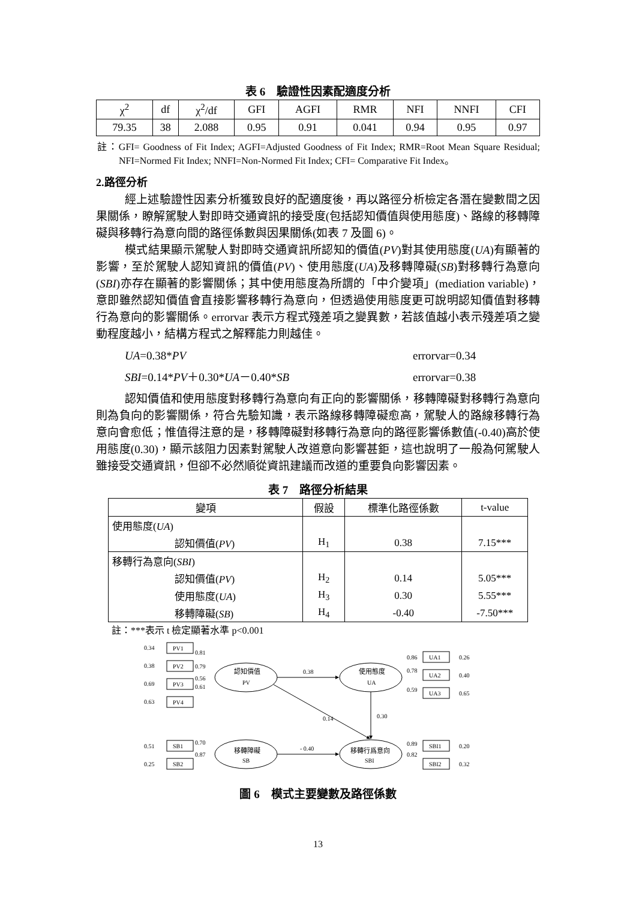表 6　驗證性因素配適度分析
| χ<sup>2</sup> | df | χ<sup>2</sup>/df | GFI | AGFI | RMR | NFI | NNFI | CFI |
| 79.35 | 38 | 2.088 | 0.95 | 0.91 | 0.041 | 0.94 | 0.95 | 0.97 |
註：GFI= Goodness of Fit Index; AGFI=Adjusted Goodness of Fit Index; RMR=Root Mean Square Residual; NFI=Normed Fit Index; NNFI=Non-Normed Fit Index; CFI= Comparative Fit Index。
2.路徑分析
經上述驗證性因素分析獲致良好的配適度後，再以路徑分析檢定各潛在變數間之因果關係，瞭解駕駛人對即時交通資訊的接受度(包括認知價值與使用態度)、路線的移轉障礙與移轉行為意向間的路徑係數與因果關係(如表 7 及圖 6)。
模式結果顯示駕駛人對即時交通資訊所認知的價值(PV)對其使用態度(UA)有顯著的影響，至於駕駛人認知資訊的價值(PV)、使用態度(UA)及移轉障礙(SB)對移轉行為意向(SBI)亦存在顯著的影響關係；其中使用態度為所謂的「中介變項」(mediation variable)，意即雖然認知價值會直接影響移轉行為意向，但透過使用態度更可說明認知價值對移轉行為意向的影響關係。errorvar 表示方程式殘差項之變異數，若該值越小表示殘差項之變動程度越小，結構方程式之解釋能力則越佳。
UA=0.38*PV errorvar=0.34
SBI=0.14*PV＋0.30*UA－0.40*SB errorvar=0.38
認知價值和使用態度對移轉行為意向有正向的影響關係，移轉障礙對移轉行為意向則為負向的影響關係，符合先驗知識，表示路線移轉障礙愈高，駕駛人的路線移轉行為意向會愈低；惟值得注意的是，移轉障礙對移轉行為意向的路徑影響係數值(-0.40)高於使用態度(0.30)，顯示該阻力因素對駕駛人改道意向影響甚鉅，這也說明了一般為何駕駛人雖接受交通資訊，但卻不必然順從資訊建議而改道的重要負向影響因素。
表 7　路徑分析結果
| 變項 | 假設 | 標準化路徑係數 | t-value |
| --- | --- | --- | --- |
| 使用態度( UA ) | | | |
| 認知價值( PV ) | H<sub>1</sub> | 0.38 | 7.15*** |
| 移轉行為意向( SBI ) | | | |
| 認知價值( PV ) | H<sub>2</sub> | 0.14 | 5.05*** |
| 使用態度( UA ) | H<sub>3</sub> | 0.30 | 5.55*** |
| 移轉障礙( SB ) | H<sub>4</sub> | -0.40 | -7.50*** |
註：***表示 t 檢定顯著水準 p<0.001
0.34
PV1
0.38
PV2
0.69
PV3
0.63
PV4
0.81
0.79
0.56
0.61
認知價值
PV
使用態度
UA
移轉障礙
SB
移轉行爲意向
SBI
0.38
0.14
0.30
- 0.40
0.51
SB1
0.25
SB2
0.70
0.87
0.86
0.78
0.59
UA1
UA2
UA3
0.26
0.40
0.65
0.89
0.82
SBI1
SBI2
0.20
0.32
圖 6　模式主要變數及路徑係數
13